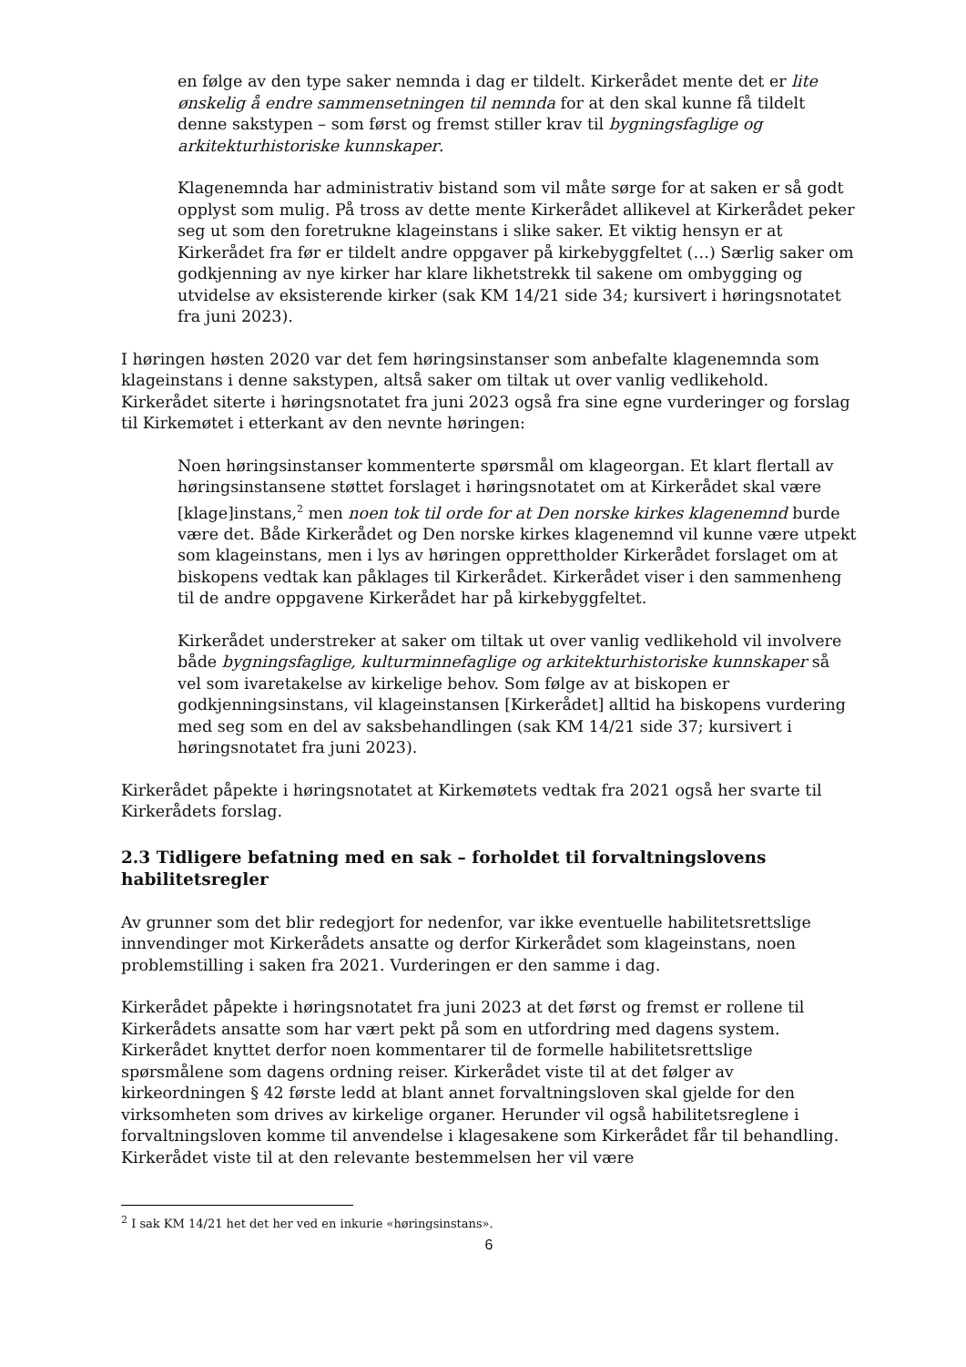en følge av den type saker nemnda i dag er tildelt. Kirkerådet mente det er lite ønskelig å endre sammensetningen til nemnda for at den skal kunne få tildelt denne sakstypen – som først og fremst stiller krav til bygningsfaglige og arkitekturhistoriske kunnskaper.
Klagenemnda har administrativ bistand som vil måte sørge for at saken er så godt opplyst som mulig. På tross av dette mente Kirkerådet allikevel at Kirkerådet peker seg ut som den foretrukne klageinstans i slike saker. Et viktig hensyn er at Kirkerådet fra før er tildelt andre oppgaver på kirkebyggfeltet (…) Særlig saker om godkjenning av nye kirker har klare likhetstrekk til sakene om ombygging og utvidelse av eksisterende kirker (sak KM 14/21 side 34; kursivert i høringsnotatet fra juni 2023).
I høringen høsten 2020 var det fem høringsinstanser som anbefalte klagenemnda som klageinstans i denne sakstypen, altså saker om tiltak ut over vanlig vedlikehold. Kirkerådet siterte i høringsnotatet fra juni 2023 også fra sine egne vurderinger og forslag til Kirkemøtet i etterkant av den nevnte høringen:
Noen høringsinstanser kommenterte spørsmål om klageorgan. Et klart flertall av høringsinstansene støttet forslaget i høringsnotatet om at Kirkerådet skal være [klage]instans,<sup>2</sup> men noen tok til orde for at Den norske kirkes klagenemnd burde være det. Både Kirkerådet og Den norske kirkes klagenemnd vil kunne være utpekt som klageinstans, men i lys av høringen opprettholder Kirkerådet forslaget om at biskopens vedtak kan påklages til Kirkerådet. Kirkerådet viser i den sammenheng til de andre oppgavene Kirkerådet har på kirkebyggfeltet.
Kirkerådet understreker at saker om tiltak ut over vanlig vedlikehold vil involvere både bygningsfaglige, kulturminnefaglige og arkitekturhistoriske kunnskaper så vel som ivaretakelse av kirkelige behov. Som følge av at biskopen er godkjenningsinstans, vil klageinstansen [Kirkerådet] alltid ha biskopens vurdering med seg som en del av saksbehandlingen (sak KM 14/21 side 37; kursivert i høringsnotatet fra juni 2023).
Kirkerådet påpekte i høringsnotatet at Kirkemøtets vedtak fra 2021 også her svarte til Kirkerådets forslag.
2.3 Tidligere befatning med en sak – forholdet til forvaltningslovens habilitetsregler
Av grunner som det blir redegjort for nedenfor, var ikke eventuelle habilitetsrettslige innvendinger mot Kirkerådets ansatte og derfor Kirkerådet som klageinstans, noen problemstilling i saken fra 2021. Vurderingen er den samme i dag.
Kirkerådet påpekte i høringsnotatet fra juni 2023 at det først og fremst er rollene til Kirkerådets ansatte som har vært pekt på som en utfordring med dagens system. Kirkerådet knyttet derfor noen kommentarer til de formelle habilitetsrettslige spørsmålene som dagens ordning reiser. Kirkerådet viste til at det følger av kirkeordningen § 42 første ledd at blant annet forvaltningsloven skal gjelde for den virksomheten som drives av kirkelige organer. Herunder vil også habilitetsreglene i forvaltningsloven komme til anvendelse i klagesakene som Kirkerådet får til behandling. Kirkerådet viste til at den relevante bestemmelsen her vil være
<sup>2</sup> I sak KM 14/21 het det her ved en inkurie «høringsinstans».
6